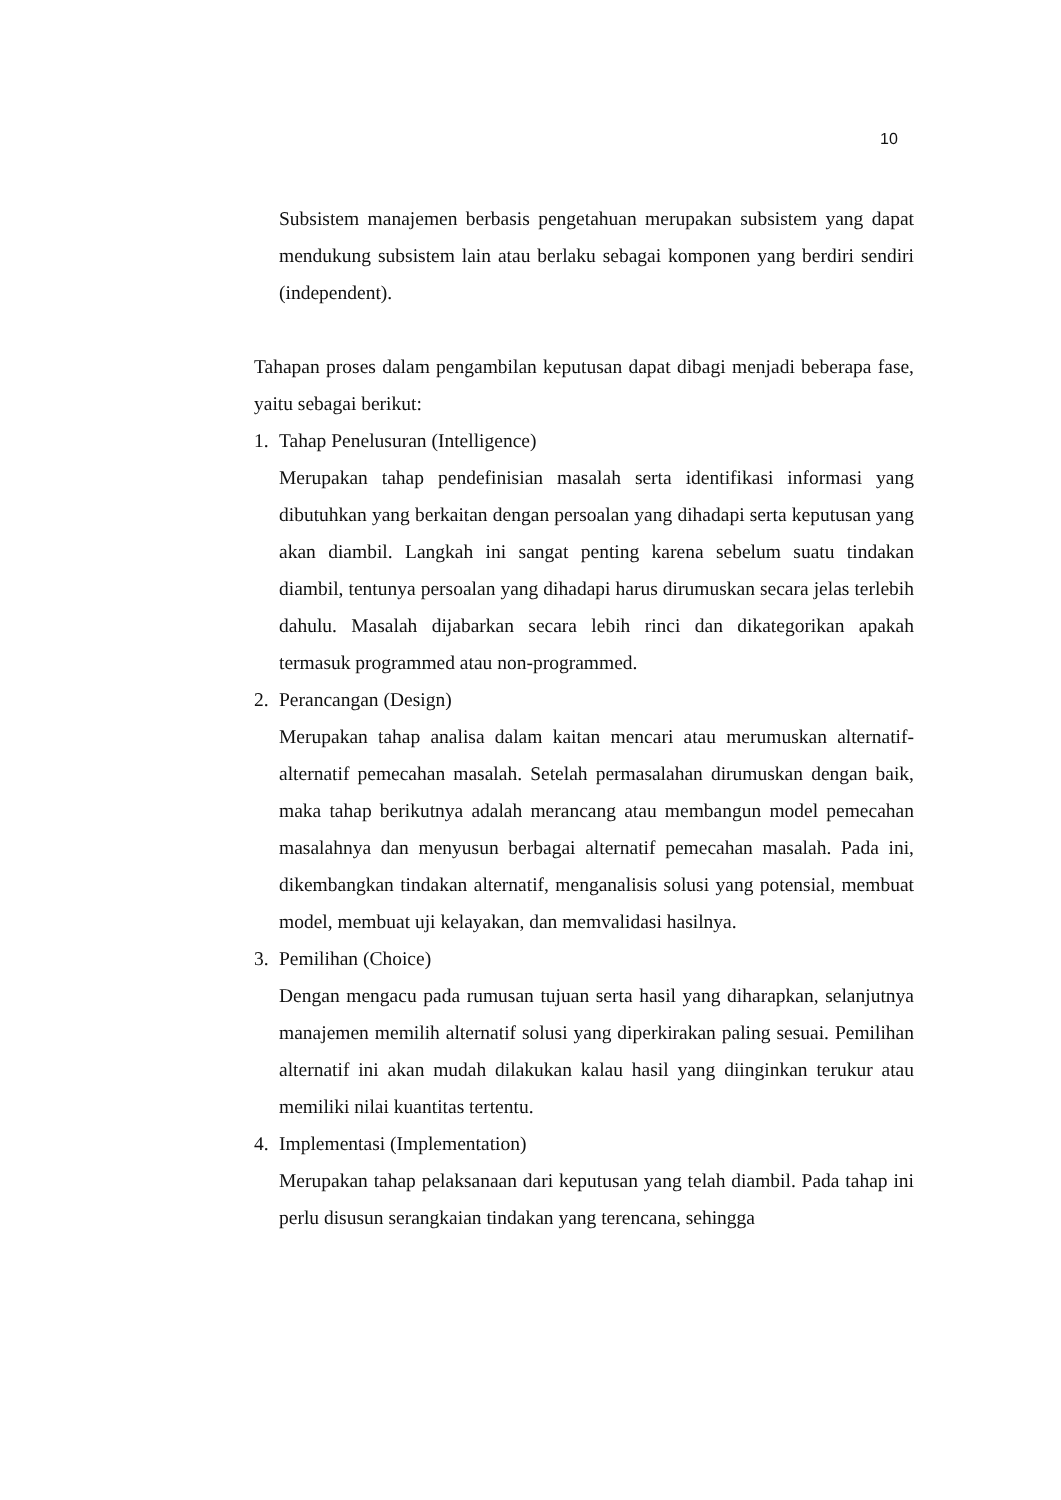10
Subsistem manajemen berbasis pengetahuan merupakan subsistem yang dapat mendukung subsistem lain atau berlaku sebagai komponen yang berdiri sendiri (independent).
Tahapan proses dalam pengambilan keputusan dapat dibagi menjadi beberapa fase, yaitu sebagai berikut:
1. Tahap Penelusuran (Intelligence)
Merupakan tahap pendefinisian masalah serta identifikasi informasi yang dibutuhkan yang berkaitan dengan persoalan yang dihadapi serta keputusan yang akan diambil. Langkah ini sangat penting karena sebelum suatu tindakan diambil, tentunya persoalan yang dihadapi harus dirumuskan secara jelas terlebih dahulu. Masalah dijabarkan secara lebih rinci dan dikategorikan apakah termasuk programmed atau non-programmed.
2. Perancangan (Design)
Merupakan tahap analisa dalam kaitan mencari atau merumuskan alternatif-alternatif pemecahan masalah. Setelah permasalahan dirumuskan dengan baik, maka tahap berikutnya adalah merancang atau membangun model pemecahan masalahnya dan menyusun berbagai alternatif pemecahan masalah. Pada ini, dikembangkan tindakan alternatif, menganalisis solusi yang potensial, membuat model, membuat uji kelayakan, dan memvalidasi hasilnya.
3. Pemilihan (Choice)
Dengan mengacu pada rumusan tujuan serta hasil yang diharapkan, selanjutnya manajemen memilih alternatif solusi yang diperkirakan paling sesuai. Pemilihan alternatif ini akan mudah dilakukan kalau hasil yang diinginkan terukur atau memiliki nilai kuantitas tertentu.
4. Implementasi (Implementation)
Merupakan tahap pelaksanaan dari keputusan yang telah diambil. Pada tahap ini perlu disusun serangkaian tindakan yang terencana, sehingga